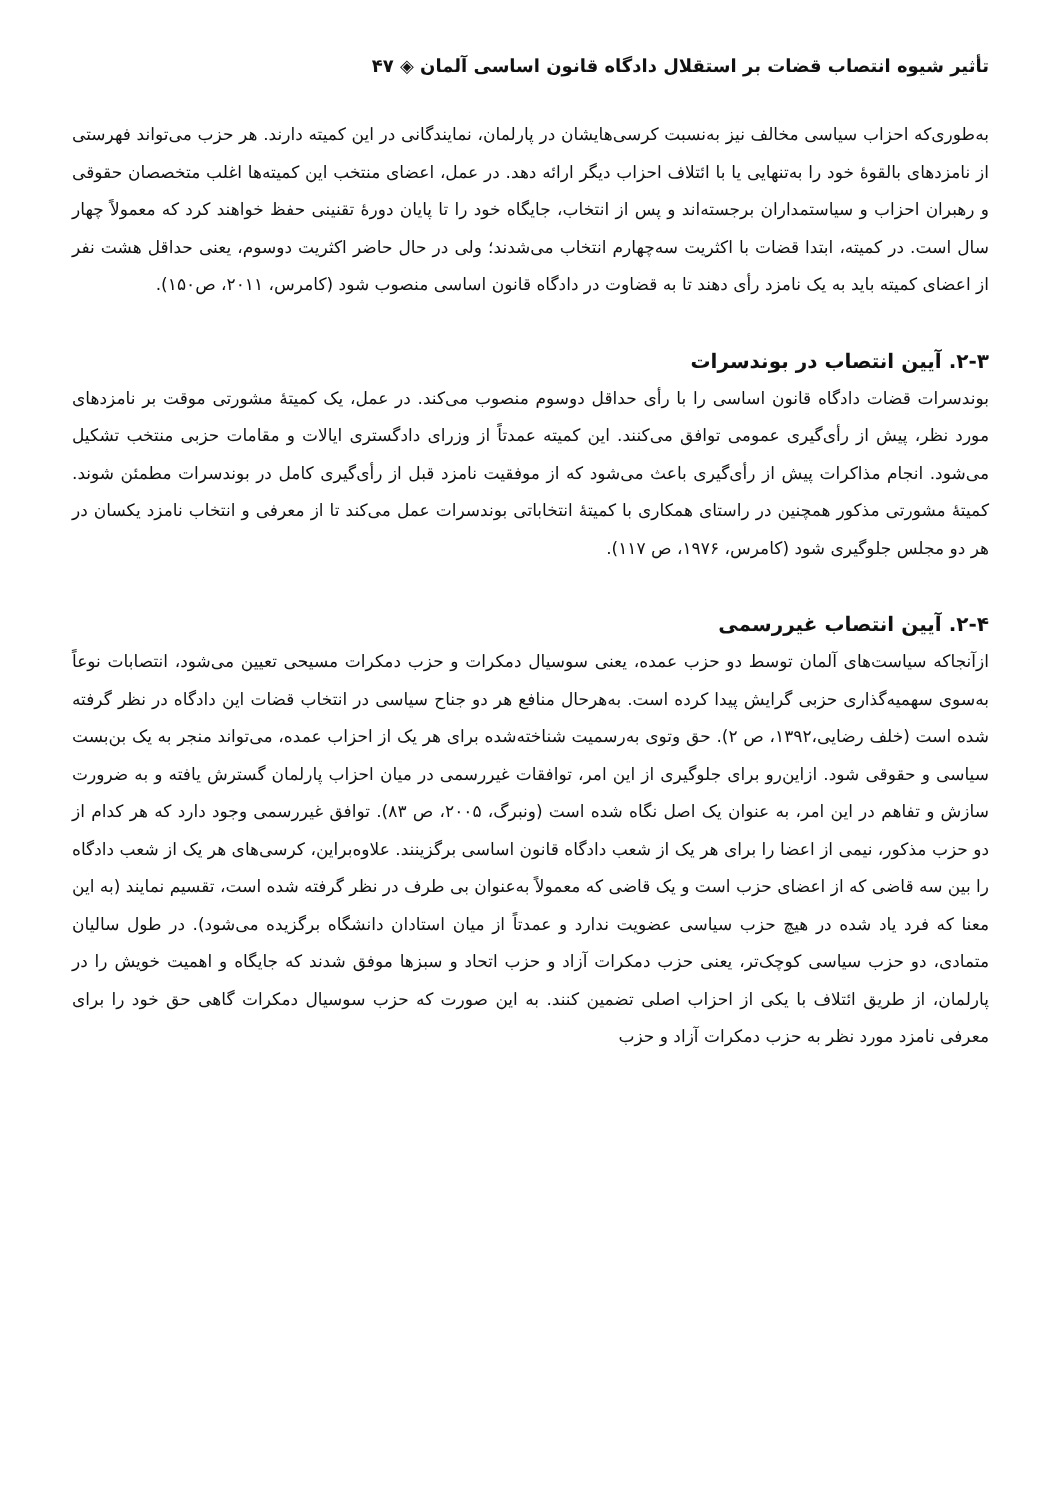تأثیر شیوه انتصاب قضات بر استقلال دادگاه قانون اساسی آلمان ◈ ۴۷
به‌طوری‌که احزاب سیاسی مخالف نیز به‌نسبت کرسی‌هایشان در پارلمان، نمایندگانی در این کمیته دارند. هر حزب می‌تواند فهرستی از نامزدهای بالقوهٔ خود را به‌تنهایی یا با ائتلاف احزاب دیگر ارائه دهد. در عمل، اعضای منتخب این کمیته‌ها اغلب متخصصان حقوقی و رهبران احزاب و سیاستمداران برجسته‌اند و پس از انتخاب، جایگاه خود را تا پایان دورهٔ تقنینی حفظ خواهند کرد که معمولاً چهار سال است. در کمیته، ابتدا قضات با اکثریت سه‌چهارم انتخاب می‌شدند؛ ولی در حال حاضر اکثریت دوسوم، یعنی حداقل هشت نفر از اعضای کمیته باید به یک نامزد رأی دهند تا به قضاوت در دادگاه قانون اساسی منصوب شود (کامرس، ۲۰۱۱، ص۱۵۰).
۲-۳. آیین انتصاب در بوندسرات
بوندسرات قضات دادگاه قانون اساسی را با رأی حداقل دوسوم منصوب می‌کند. در عمل، یک کمیتهٔ مشورتی موقت بر نامزدهای مورد نظر، پیش از رأی‌گیری عمومی توافق می‌کنند. این کمیته عمدتاً از وزرای دادگستری ایالات و مقامات حزبی منتخب تشکیل می‌شود. انجام مذاکرات پیش از رأی‌گیری باعث می‌شود که از موفقیت نامزد قبل از رأی‌گیری کامل در بوندسرات مطمئن شوند. کمیتهٔ مشورتی مذکور همچنین در راستای همکاری با کمیتهٔ انتخاباتی بوندسرات عمل می‌کند تا از معرفی و انتخاب نامزد یکسان در هر دو مجلس جلوگیری شود (کامرس، ۱۹۷۶، ص ۱۱۷).
۲-۴. آیین انتصاب غیررسمی
ازآنجاکه سیاست‌های آلمان توسط دو حزب عمده، یعنی سوسیال دمکرات و حزب دمکرات مسیحی تعیین می‌شود، انتصابات نوعاً به‌سوی سهمیه‌گذاری حزبی گرایش پیدا کرده است. به‌هرحال منافع هر دو جناح سیاسی در انتخاب قضات این دادگاه در نظر گرفته شده است (خلف رضایی،۱۳۹۲، ص ۲). حق وتوی به‌رسمیت شناخته‌شده برای هر یک از احزاب عمده، می‌تواند منجر به یک بن‌بست سیاسی و حقوقی شود. ازاین‌رو برای جلوگیری از این امر، توافقات غیررسمی در میان احزاب پارلمان گسترش یافته و به ضرورت سازش و تفاهم در این امر، به عنوان یک اصل نگاه شده است (ونبرگ، ۲۰۰۵، ص ۸۳). توافق غیررسمی وجود دارد که هر کدام از دو حزب مذکور، نیمی از اعضا را برای هر یک از شعب دادگاه قانون اساسی برگزینند. علاوه‌براین، کرسی‌های هر یک از شعب دادگاه را بین سه قاضی که از اعضای حزب است و یک قاضی که معمولاً به‌عنوان بی طرف در نظر گرفته شده است، تقسیم نمایند (به این معنا که فرد یاد شده در هیچ حزب سیاسی عضویت ندارد و عمدتاً از میان استادان دانشگاه برگزیده می‌شود). در طول سالیان متمادی، دو حزب سیاسی کوچک‌تر، یعنی حزب دمکرات آزاد و حزب اتحاد و سبزها موفق شدند که جایگاه و اهمیت خویش را در پارلمان، از طریق ائتلاف با یکی از احزاب اصلی تضمین کنند. به این صورت که حزب سوسیال دمکرات گاهی حق خود را برای معرفی نامزد مورد نظر به حزب دمکرات آزاد و حزب